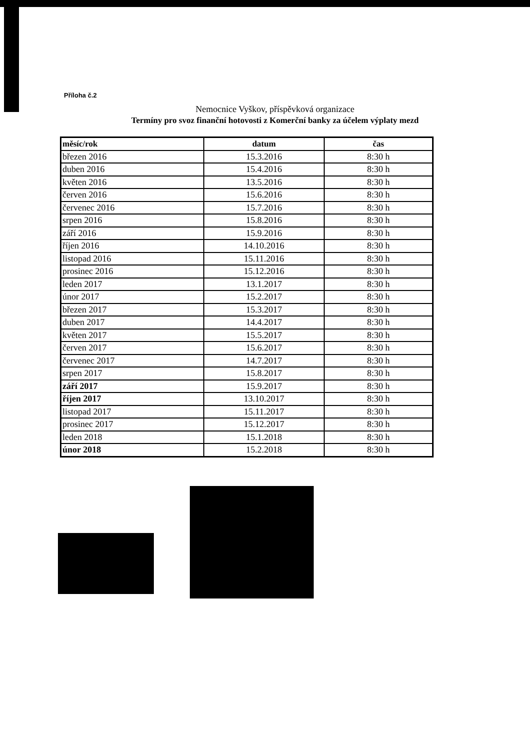Příloha č.2
Nemocnice Vyškov, příspěvková organizace
Termíny pro svoz finanční hotovosti z Komerční banky za účelem výplaty mezd
| měsíc/rok | datum | čas |
| --- | --- | --- |
| březen 2016 | 15.3.2016 | 8:30 h |
| duben 2016 | 15.4.2016 | 8:30 h |
| květen 2016 | 13.5.2016 | 8:30 h |
| červen 2016 | 15.6.2016 | 8:30 h |
| červenec 2016 | 15.7.2016 | 8:30 h |
| srpen 2016 | 15.8.2016 | 8:30 h |
| září 2016 | 15.9.2016 | 8:30 h |
| říjen 2016 | 14.10.2016 | 8:30 h |
| listopad 2016 | 15.11.2016 | 8:30 h |
| prosinec 2016 | 15.12.2016 | 8:30 h |
| leden 2017 | 13.1.2017 | 8:30 h |
| únor 2017 | 15.2.2017 | 8:30 h |
| březen 2017 | 15.3.2017 | 8:30 h |
| duben 2017 | 14.4.2017 | 8:30 h |
| květen 2017 | 15.5.2017 | 8:30 h |
| červen 2017 | 15.6.2017 | 8:30 h |
| červenec 2017 | 14.7.2017 | 8:30 h |
| srpen 2017 | 15.8.2017 | 8:30 h |
| září 2017 | 15.9.2017 | 8:30 h |
| říjen 2017 | 13.10.2017 | 8:30 h |
| listopad 2017 | 15.11.2017 | 8:30 h |
| prosinec 2017 | 15.12.2017 | 8:30 h |
| leden 2018 | 15.1.2018 | 8:30 h |
| únor 2018 | 15.2.2018 | 8:30 h |